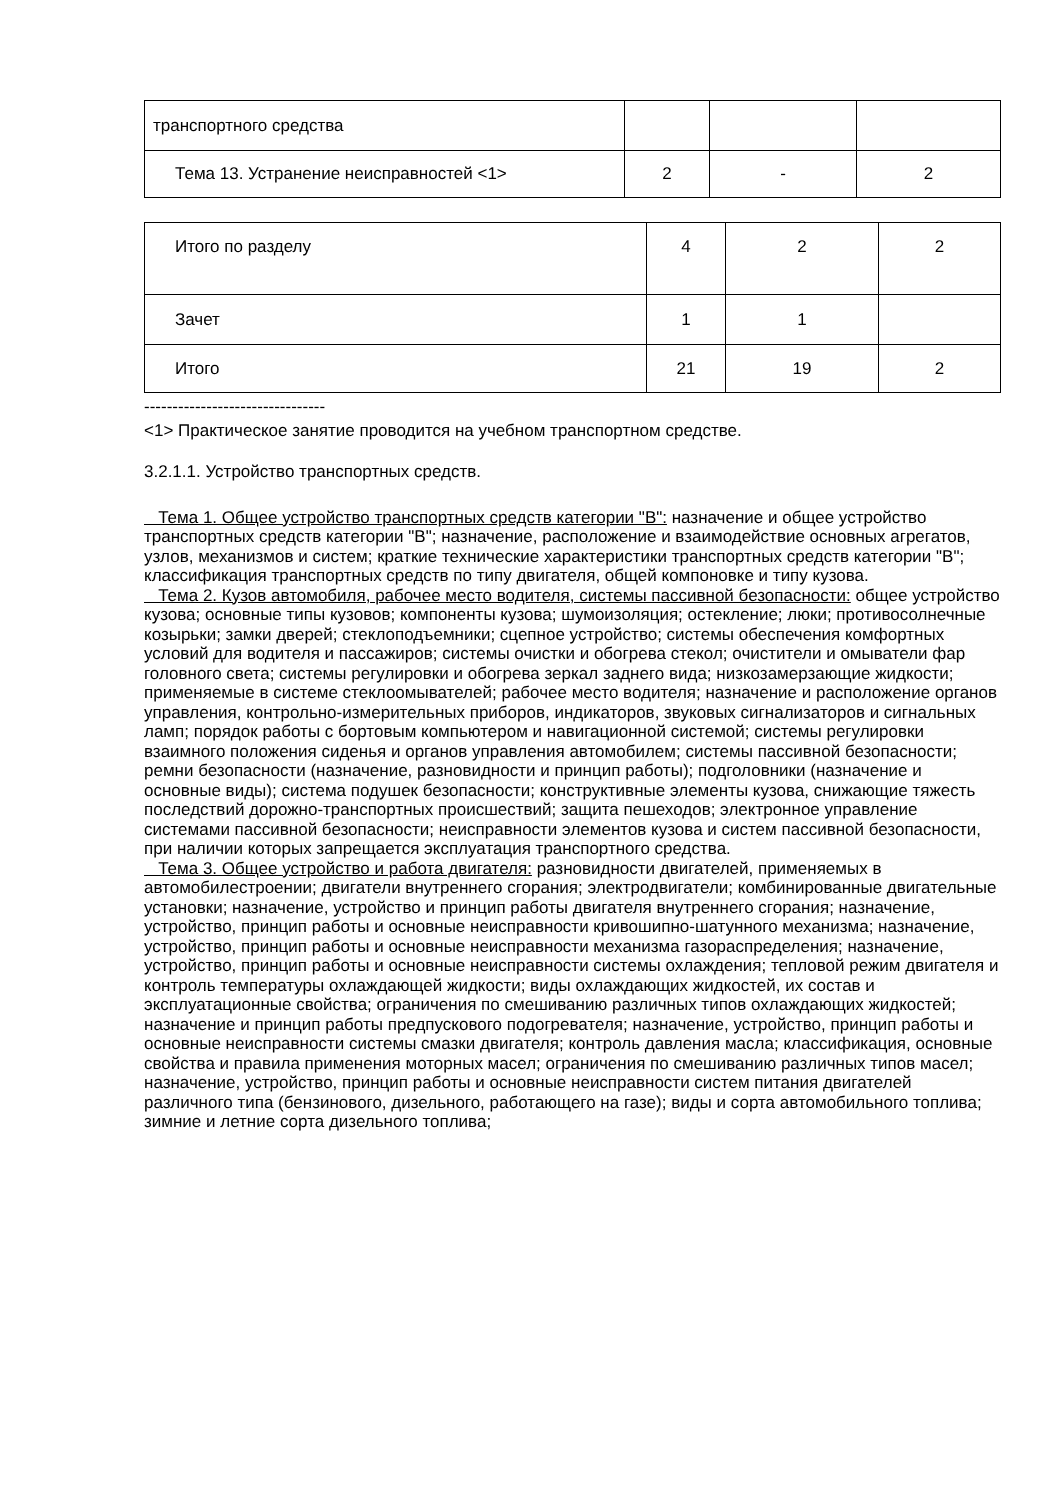| транспортного средства | | | |
| Тема 13. Устранение неисправностей <1> | 2 | - | 2 |
| Итого по разделу | 4 | 2 | 2 |
| Зачет | 1 | 1 | |
| Итого | 21 | 19 | 2 |
--------------------------------
<1> Практическое занятие проводится на учебном транспортном средстве.
3.2.1.1. Устройство транспортных средств.
Тема 1. Общее устройство транспортных средств категории "B": назначение и общее устройство транспортных средств категории "B"; назначение, расположение и взаимодействие основных агрегатов, узлов, механизмов и систем; краткие технические характеристики транспортных средств категории "B"; классификация транспортных средств по типу двигателя, общей компоновке и типу кузова.
Тема 2. Кузов автомобиля, рабочее место водителя, системы пассивной безопасности: общее устройство кузова; основные типы кузовов; компоненты кузова; шумоизоляция; остекление; люки; противосолнечные козырьки; замки дверей; стеклоподъемники; сцепное устройство; системы обеспечения комфортных условий для водителя и пассажиров; системы очистки и обогрева стекол; очистители и омыватели фар головного света; системы регулировки и обогрева зеркал заднего вида; низкозамерзающие жидкости; применяемые в системе стеклоомывателей; рабочее место водителя; назначение и расположение органов управления, контрольно-измерительных приборов, индикаторов, звуковых сигнализаторов и сигнальных ламп; порядок работы с бортовым компьютером и навигационной системой; системы регулировки взаимного положения сиденья и органов управления автомобилем; системы пассивной безопасности; ремни безопасности (назначение, разновидности и принцип работы); подголовники (назначение и основные виды); система подушек безопасности; конструктивные элементы кузова, снижающие тяжесть последствий дорожно-транспортных происшествий; защита пешеходов; электронное управление системами пассивной безопасности; неисправности элементов кузова и систем пассивной безопасности, при наличии которых запрещается эксплуатация транспортного средства.
Тема 3. Общее устройство и работа двигателя: разновидности двигателей, применяемых в автомобилестроении; двигатели внутреннего сгорания; электродвигатели; комбинированные двигательные установки; назначение, устройство и принцип работы двигателя внутреннего сгорания; назначение, устройство, принцип работы и основные неисправности кривошипно-шатунного механизма; назначение, устройство, принцип работы и основные неисправности механизма газораспределения; назначение, устройство, принцип работы и основные неисправности системы охлаждения; тепловой режим двигателя и контроль температуры охлаждающей жидкости; виды охлаждающих жидкостей, их состав и эксплуатационные свойства; ограничения по смешиванию различных типов охлаждающих жидкостей; назначение и принцип работы предпускового подогревателя; назначение, устройство, принцип работы и основные неисправности системы смазки двигателя; контроль давления масла; классификация, основные свойства и правила применения моторных масел; ограничения по смешиванию различных типов масел; назначение, устройство, принцип работы и основные неисправности систем питания двигателей различного типа (бензинового, дизельного, работающего на газе); виды и сорта автомобильного топлива; зимние и летние сорта дизельного топлива;